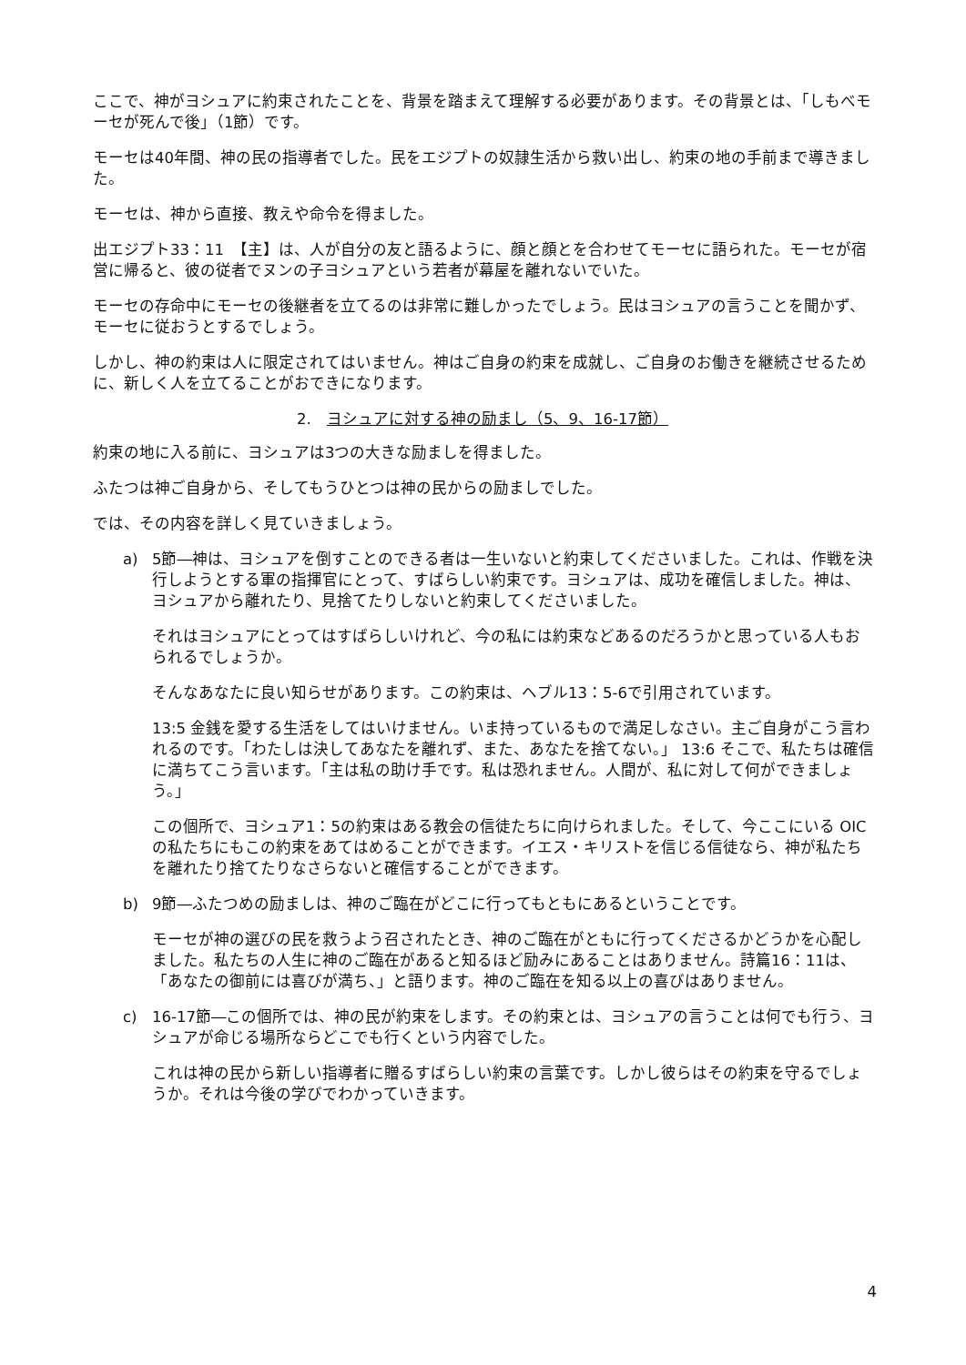ここで、神がヨシュアに約束されたことを、背景を踏まえて理解する必要があります。その背景とは、「しもべモーセが死んで後」（1節）です。
モーセは40年間、神の民の指導者でした。民をエジプトの奴隷生活から救い出し、約束の地の手前まで導きました。
モーセは、神から直接、教えや命令を得ました。
出エジプト33：11　【主】は、人が自分の友と語るように、顔と顔とを合わせてモーセに語られた。モーセが宿営に帰ると、彼の従者でヌンの子ヨシュアという若者が幕屋を離れないでいた。
モーセの存命中にモーセの後継者を立てるのは非常に難しかったでしょう。民はヨシュアの言うことを聞かず、モーセに従おうとするでしょう。
しかし、神の約束は人に限定されてはいません。神はご自身の約束を成就し、ご自身のお働きを継続させるために、新しく人を立てることがおできになります。
2. ヨシュアに対する神の励まし（5、9、16-17節）
約束の地に入る前に、ヨシュアは3つの大きな励ましを得ました。
ふたつは神ご自身から、そしてもうひとつは神の民からの励ましでした。
では、その内容を詳しく見ていきましょう。
a) 5節―神は、ヨシュアを倒すことのできる者は一生いないと約束してくださいました。これは、作戦を決行しようとする軍の指揮官にとって、すばらしい約束です。ヨシュアは、成功を確信しました。神は、ヨシュアから離れたり、見捨てたりしないと約束してくださいました。
それはヨシュアにとってはすばらしいけれど、今の私には約束などあるのだろうかと思っている人もおられるでしょうか。
そんなあなたに良い知らせがあります。この約束は、ヘブル13：5-6で引用されています。
13:5 金銭を愛する生活をしてはいけません。いま持っているもので満足しなさい。主ご自身がこう言われるのです。「わたしは決してあなたを離れず、また、あなたを捨てない。」 13:6 そこで、私たちは確信に満ちてこう言います。「主は私の助け手です。私は恐れません。人間が、私に対して何ができましょう。」
この個所で、ヨシュア1：5の約束はある教会の信徒たちに向けられました。そして、今ここにいる OIC の私たちにもこの約束をあてはめることができます。イエス・キリストを信じる信徒なら、神が私たちを離れたり捨てたりなさらないと確信することができます。
b) 9節―ふたつめの励ましは、神のご臨在がどこに行ってもともにあるということです。
モーセが神の選びの民を救うよう召されたとき、神のご臨在がともに行ってくださるかどうかを心配しました。私たちの人生に神のご臨在があると知るほど励みにあることはありません。詩篇16：11は、「あなたの御前には喜びが満ち、」と語ります。神のご臨在を知る以上の喜びはありません。
c) 16-17節―この個所では、神の民が約束をします。その約束とは、ヨシュアの言うことは何でも行う、ヨシュアが命じる場所ならどこでも行くという内容でした。
これは神の民から新しい指導者に贈るすばらしい約束の言葉です。しかし彼らはその約束を守るでしょうか。それは今後の学びでわかっていきます。
4